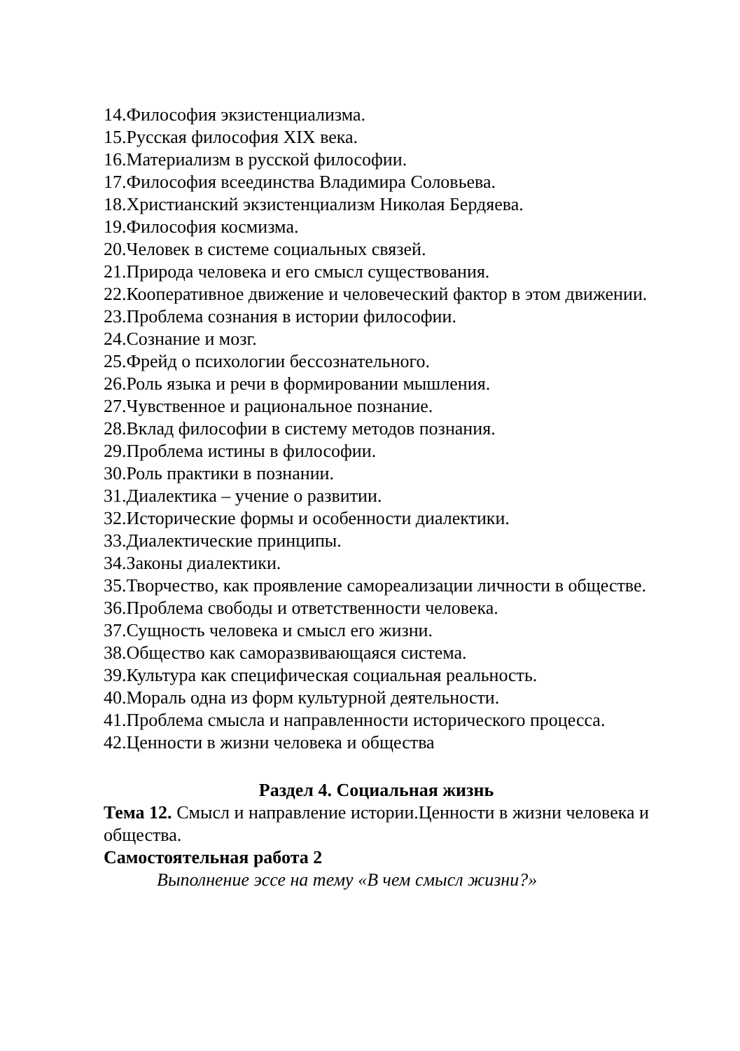14.Философия экзистенциализма.
15.Русская философия XIX века.
16.Материализм в русской философии.
17.Философия всеединства Владимира Соловьева.
18.Христианский экзистенциализм Николая Бердяева.
19.Философия космизма.
20.Человек в системе социальных связей.
21.Природа человека и его смысл существования.
22.Кооперативное движение и человеческий фактор в этом движении.
23.Проблема сознания в истории философии.
24.Сознание и мозг.
25.Фрейд о психологии бессознательного.
26.Роль языка и речи в формировании мышления.
27.Чувственное и рациональное познание.
28.Вклад философии в систему методов познания.
29.Проблема истины в философии.
30.Роль практики в познании.
31.Диалектика – учение о развитии.
32.Исторические формы и особенности диалектики.
33.Диалектические принципы.
34.Законы диалектики.
35.Творчество, как проявление самореализации личности в обществе.
36.Проблема свободы и ответственности человека.
37.Сущность человека и смысл его жизни.
38.Общество как саморазвивающаяся система.
39.Культура как специфическая социальная реальность.
40.Мораль одна из форм культурной деятельности.
41.Проблема смысла и направленности исторического процесса.
42.Ценности в жизни человека и общества
Раздел 4. Социальная жизнь
Тема 12. Смысл и направление истории.Ценности в жизни человека и общества.
Самостоятельная работа 2
Выполнение эссе на тему «В чем смысл жизни?»